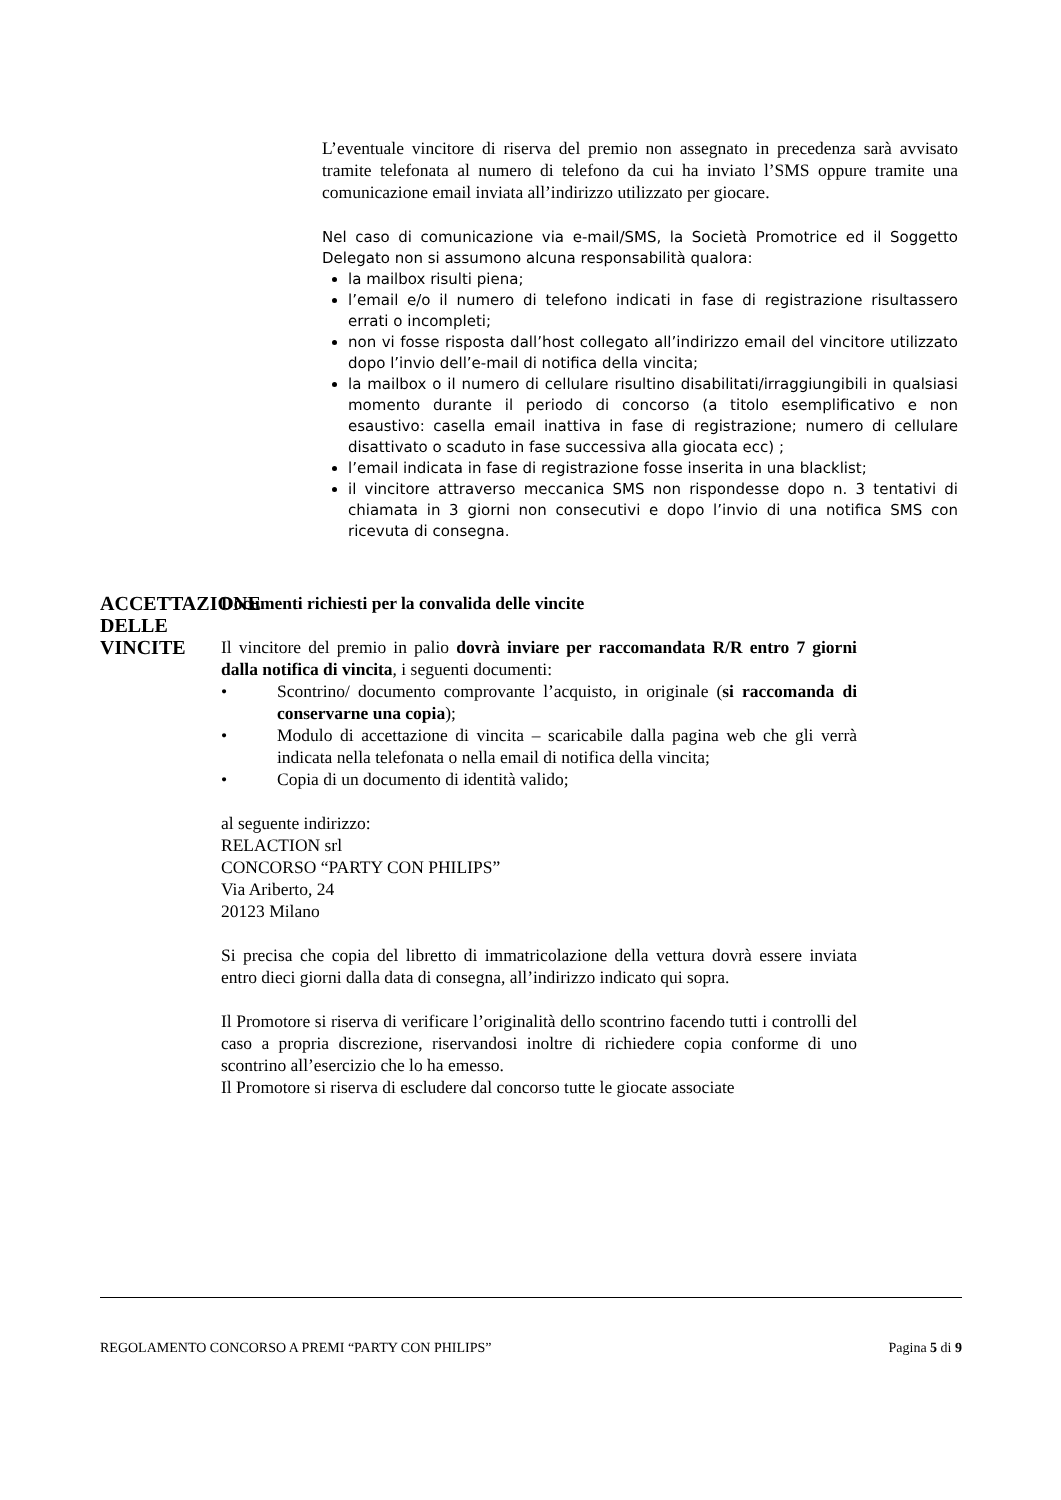L’eventuale vincitore di riserva del premio non assegnato in precedenza sarà avvisato tramite telefonata al numero di telefono da cui ha inviato l’SMS oppure tramite una comunicazione email inviata all’indirizzo utilizzato per giocare.
Nel caso di comunicazione via e-mail/SMS, la Società Promotrice ed il Soggetto Delegato non si assumono alcuna responsabilità qualora:
la mailbox risulti piena;
l’email e/o il numero di telefono indicati in fase di registrazione risultassero errati o incompleti;
non vi fosse risposta dall’host collegato all’indirizzo email del vincitore utilizzato dopo l’invio dell’e-mail di notifica della vincita;
la mailbox o il numero di cellulare risultino disabilitati/irraggiungibili in qualsiasi momento durante il periodo di concorso (a titolo esemplificativo e non esaustivo: casella email inattiva in fase di registrazione; numero di cellulare disattivato o scaduto in fase successiva alla giocata ecc) ;
l’email indicata in fase di registrazione fosse inserita in una blacklist;
il vincitore attraverso meccanica SMS non rispondesse dopo n. 3 tentativi di chiamata in 3 giorni non consecutivi e dopo l’invio di una notifica SMS con ricevuta di consegna.
ACCETTAZIONE DELLE VINCITE
Documenti richiesti per la convalida delle vincite
Il vincitore del premio in palio dovrà inviare per raccomandata R/R entro 7 giorni dalla notifica di vincita, i seguenti documenti:
• Scontrino/ documento comprovante l’acquisto, in originale (si raccomanda di conservarne una copia);
• Modulo di accettazione di vincita – scaricabile dalla pagina web che gli verrà indicata nella telefonata o nella email di notifica della vincita;
• Copia di un documento di identità valido;
al seguente indirizzo:
RELACTION srl
CONCORSO “PARTY CON PHILIPS”
Via Ariberto, 24
20123 Milano
Si precisa che copia del libretto di immatricolazione della vettura dovrà essere inviata entro dieci giorni dalla data di consegna, all’indirizzo indicato qui sopra.
Il Promotore si riserva di verificare l’originalità dello scontrino facendo tutti i controlli del caso a propria discrezione, riservandosi inoltre di richiedere copia conforme di uno scontrino all’esercizio che lo ha emesso.
Il Promotore si riserva di escludere dal concorso tutte le giocate associate
REGOLAMENTO CONCORSO A PREMI “PARTY CON PHILIPS” Pagina 5 di 9